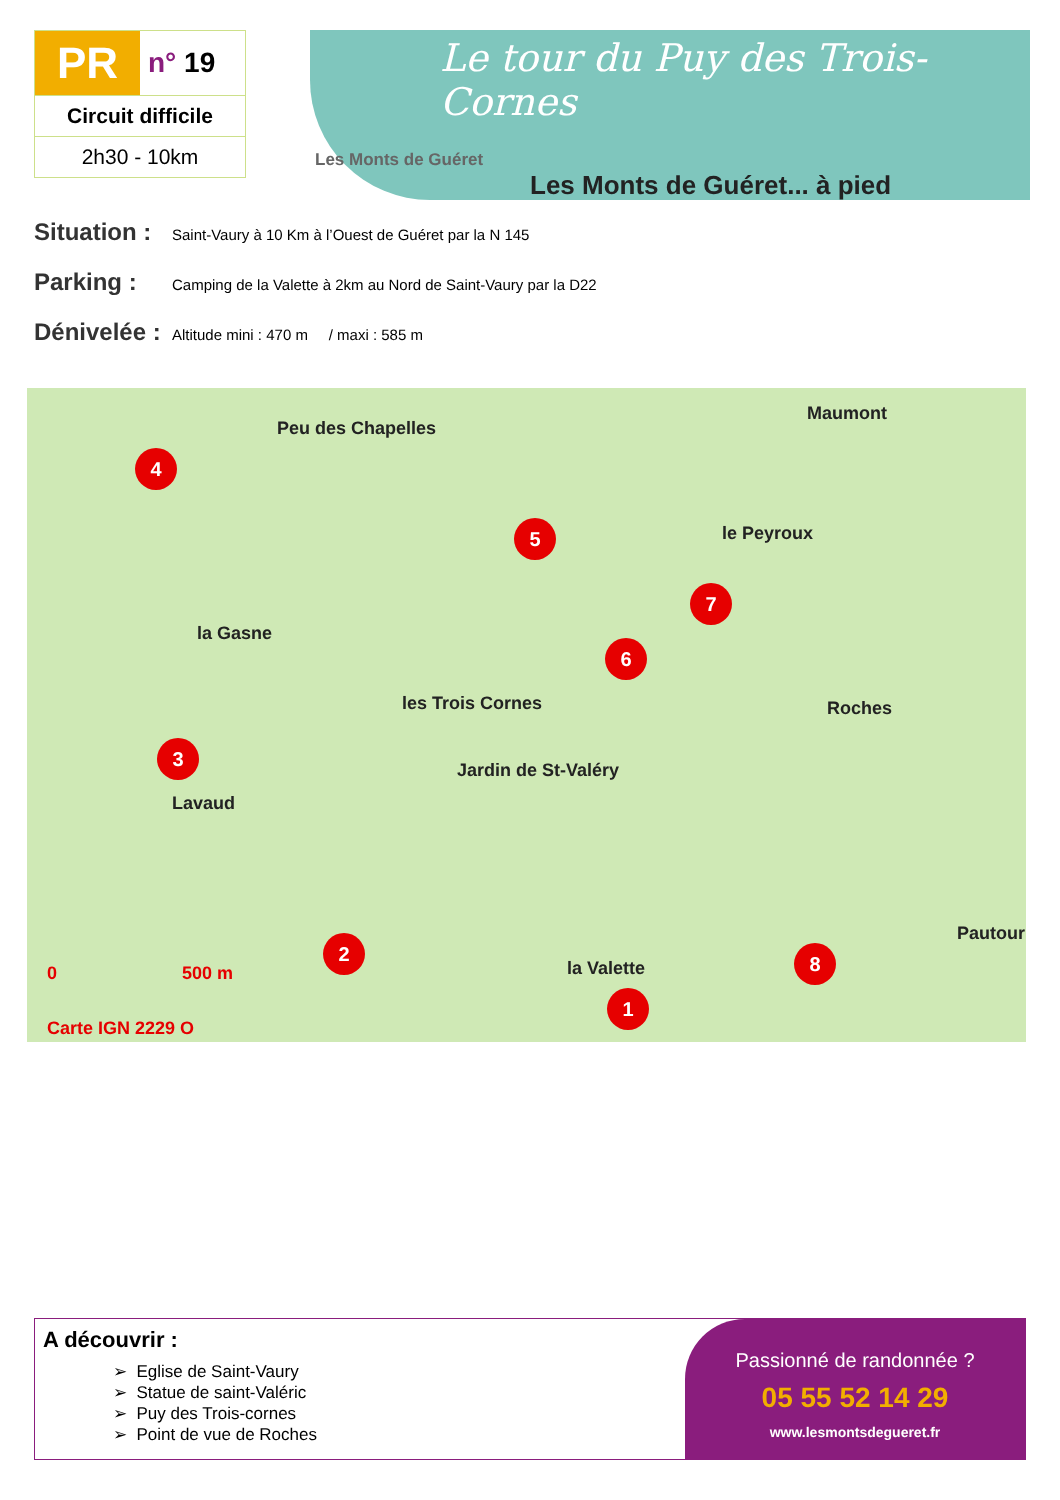PR
n° 19
Circuit difficile
2h30 - 10km
Le tour du Puy des Trois-Cornes
Les Monts de Guéret
Les Monts de Guéret... à pied
Situation : Saint-Vaury à 10 Km à l’Ouest de Guéret par la N 145
Parking : Camping de la Valette à 2km au Nord de Saint-Vaury par la D22
Dénivelée : Altitude mini : 470 m / maxi : 585 m
Peu des Chapelles
Maumont
le Peyroux
la Gasne
les Trois Cornes
Jardin de St-Valéry
Roches
Lavaud
la Valette
Pautour
4
5
7
6
3
2
1
8
0 500 m
Carte IGN 2229 O
A découvrir :
➢ Eglise de Saint-Vaury
➢ Statue de saint-Valéric
➢ Puy des Trois-cornes
➢ Point de vue de Roches
Passionné de randonnée ?
05 55 52 14 29
www.lesmontsdegueret.fr